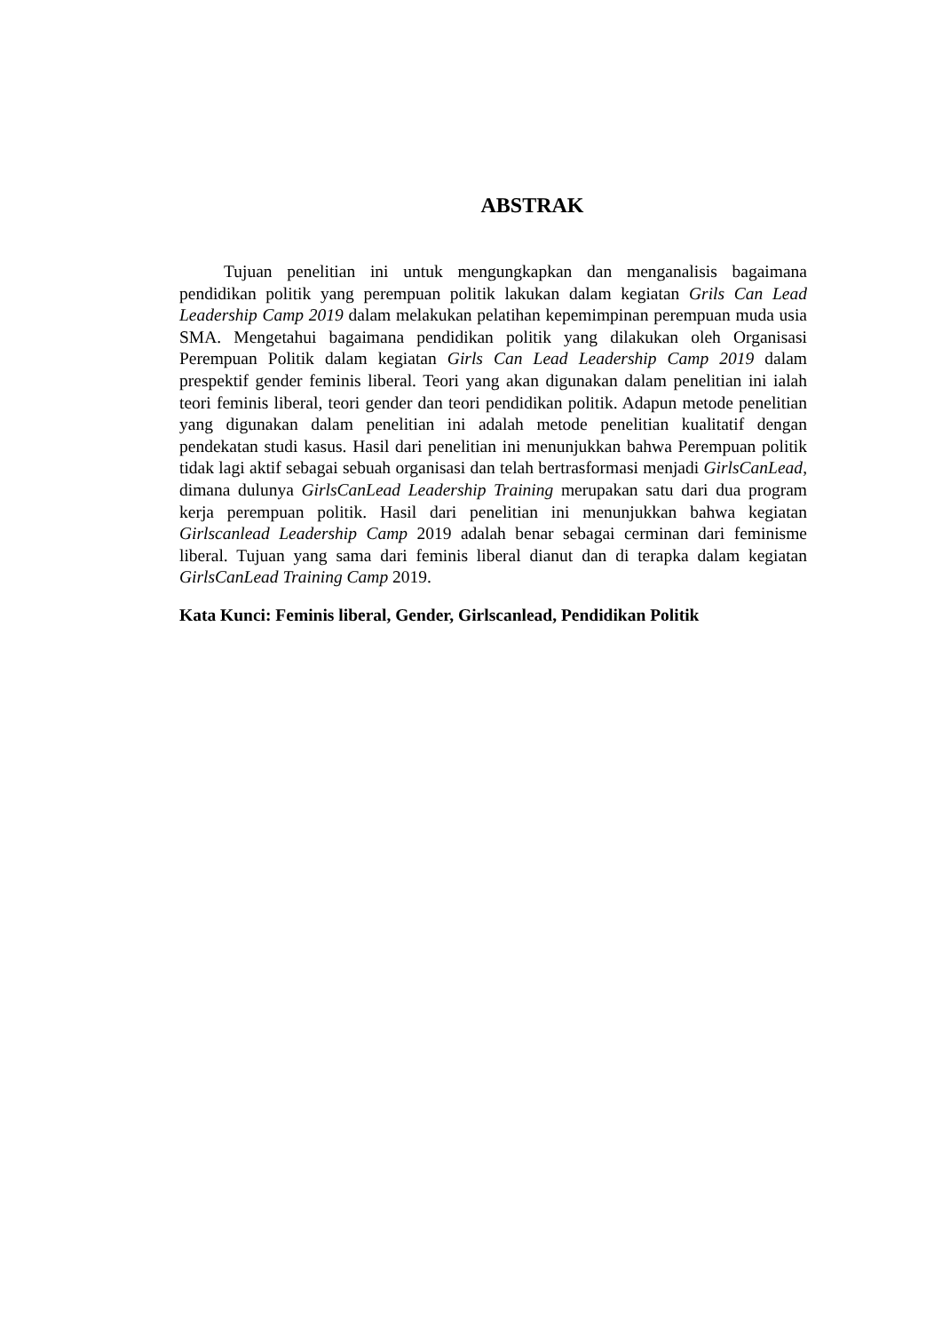ABSTRAK
Tujuan penelitian ini untuk mengungkapkan dan menganalisis bagaimana pendidikan politik yang perempuan politik lakukan dalam kegiatan Grils Can Lead Leadership Camp 2019 dalam melakukan pelatihan kepemimpinan perempuan muda usia SMA. Mengetahui bagaimana pendidikan politik yang dilakukan oleh Organisasi Perempuan Politik dalam kegiatan Girls Can Lead Leadership Camp 2019 dalam prespektif gender feminis liberal. Teori yang akan digunakan dalam penelitian ini ialah teori feminis liberal, teori gender dan teori pendidikan politik. Adapun metode penelitian yang digunakan dalam penelitian ini adalah metode penelitian kualitatif dengan pendekatan studi kasus. Hasil dari penelitian ini menunjukkan bahwa Perempuan politik tidak lagi aktif sebagai sebuah organisasi dan telah bertrasformasi menjadi GirlsCanLead, dimana dulunya GirlsCanLead Leadership Training merupakan satu dari dua program kerja perempuan politik. Hasil dari penelitian ini menunjukkan bahwa kegiatan Girlscanlead Leadership Camp 2019 adalah benar sebagai cerminan dari feminisme liberal. Tujuan yang sama dari feminis liberal dianut dan di terapka dalam kegiatan GirlsCanLead Training Camp 2019.
Kata Kunci: Feminis liberal, Gender, Girlscanlead, Pendidikan Politik